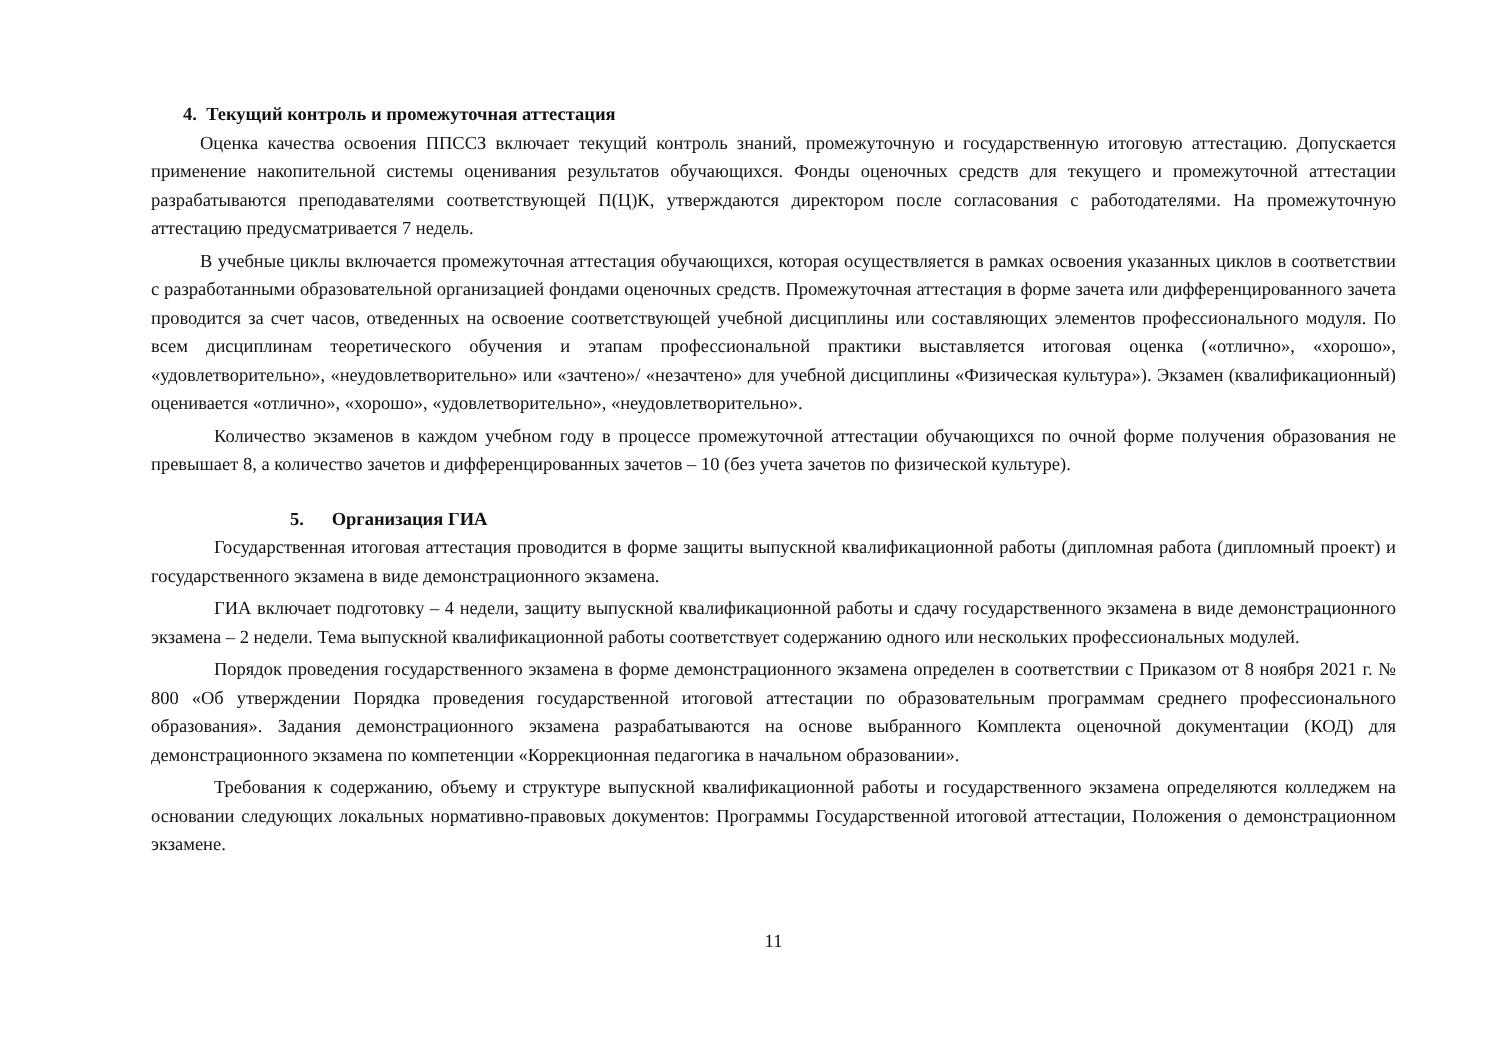4. Текущий контроль и промежуточная аттестация
Оценка качества освоения ППССЗ включает текущий контроль знаний, промежуточную и государственную итоговую аттестацию. Допускается применение накопительной системы оценивания результатов обучающихся. Фонды оценочных средств для текущего и промежуточной аттестации разрабатываются преподавателями соответствующей П(Ц)К, утверждаются директором после согласования с работодателями. На промежуточную аттестацию предусматривается 7 недель.
В учебные циклы включается промежуточная аттестация обучающихся, которая осуществляется в рамках освоения указанных циклов в соответствии с разработанными образовательной организацией фондами оценочных средств. Промежуточная аттестация в форме зачета или дифференцированного зачета проводится за счет часов, отведенных на освоение соответствующей учебной дисциплины или составляющих элементов профессионального модуля. По всем дисциплинам теоретического обучения и этапам профессиональной практики выставляется итоговая оценка («отлично», «хорошо», «удовлетворительно», «неудовлетворительно» или «зачтено»/ «незачтено» для учебной дисциплины «Физическая культура»). Экзамен (квалификационный) оценивается «отлично», «хорошо», «удовлетворительно», «неудовлетворительно».
Количество экзаменов в каждом учебном году в процессе промежуточной аттестации обучающихся по очной форме получения образования не превышает 8, а количество зачетов и дифференцированных зачетов – 10 (без учета зачетов по физической культуре).
5. Организация ГИА
Государственная итоговая аттестация проводится в форме защиты выпускной квалификационной работы (дипломная работа (дипломный проект) и государственного экзамена в виде демонстрационного экзамена.
ГИА включает подготовку – 4 недели, защиту выпускной квалификационной работы и сдачу государственного экзамена в виде демонстрационного экзамена – 2 недели. Тема выпускной квалификационной работы соответствует содержанию одного или нескольких профессиональных модулей.
Порядок проведения государственного экзамена в форме демонстрационного экзамена определен в соответствии с Приказом от 8 ноября 2021 г. № 800 «Об утверждении Порядка проведения государственной итоговой аттестации по образовательным программам среднего профессионального образования». Задания демонстрационного экзамена разрабатываются на основе выбранного Комплекта оценочной документации (КОД) для демонстрационного экзамена по компетенции «Коррекционная педагогика в начальном образовании».
Требования к содержанию, объему и структуре выпускной квалификационной работы и государственного экзамена определяются колледжем на основании следующих локальных нормативно-правовых документов: Программы Государственной итоговой аттестации, Положения о демонстрационном экзамене.
11